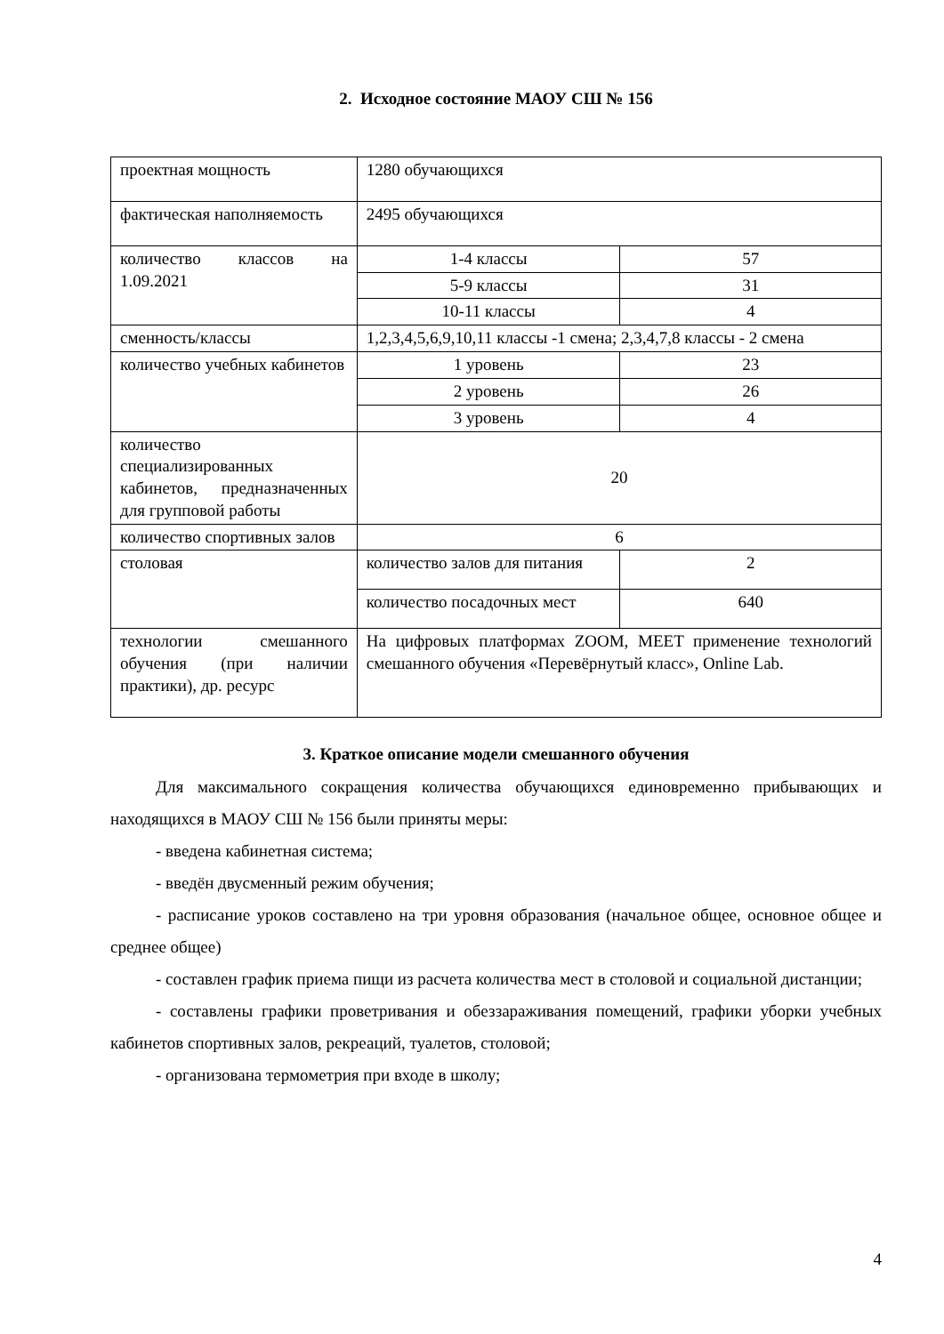2. Исходное состояние МАОУ СШ № 156
| проектная мощность | 1280 обучающихся | |
| фактическая наполняемость | 2495 обучающихся | |
| количество классов на 1.09.2021 | 1-4 классы | 57 |
| | 5-9 классы | 31 |
| | 10-11 классы | 4 |
| сменность/классы | 1,2,3,4,5,6,9,10,11 классы -1 смена; 2,3,4,7,8 классы - 2 смена | |
| количество учебных кабинетов | 1 уровень | 23 |
| | 2 уровень | 26 |
| | 3 уровень | 4 |
| количество специализированных кабинетов, предназначенных для групповой работы | 20 | |
| количество спортивных залов | 6 | |
| столовая | количество залов для питания | 2 |
| | количество посадочных мест | 640 |
| технологии смешанного обучения (при наличии практики), др. ресурс | На цифровых платформах ZOOM, MEET применение технологий смешанного обучения «Перевёрнутый класс», Online Lab. | |
3. Краткое описание модели смешанного обучения
Для максимального сокращения количества обучающихся единовременно прибывающих и находящихся в МАОУ СШ № 156 были приняты меры:
- введена кабинетная система;
- введён двусменный режим обучения;
- расписание уроков составлено на три уровня образования (начальное общее, основное общее и среднее общее)
- составлен график приема пищи из расчета количества мест в столовой и социальной дистанции;
- составлены графики проветривания и обеззараживания помещений, графики уборки учебных кабинетов спортивных залов, рекреаций, туалетов, столовой;
- организована термометрия при входе в школу;
4